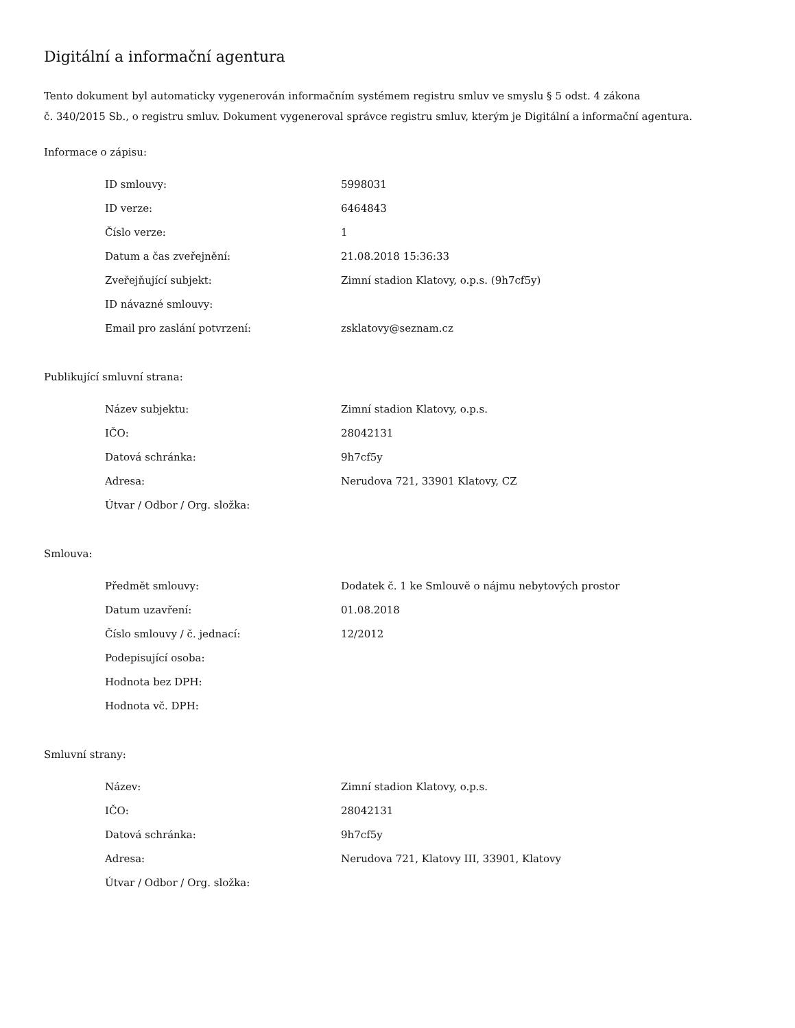Digitální a informační agentura
Tento dokument byl automaticky vygenerován informačním systémem registru smluv ve smyslu § 5 odst. 4 zákona
č. 340/2015 Sb., o registru smluv. Dokument vygeneroval správce registru smluv, kterým je Digitální a informační agentura.
Informace o zápisu:
| ID smlouvy: | 5998031 |
| ID verze: | 6464843 |
| Číslo verze: | 1 |
| Datum a čas zveřejnění: | 21.08.2018 15:36:33 |
| Zveřejňující subjekt: | Zimní stadion Klatovy, o.p.s. (9h7cf5y) |
| ID návazné smlouvy: | |
| Email pro zaslání potvrzení: | zsklatovy@seznam.cz |
Publikující smluvní strana:
| Název subjektu: | Zimní stadion Klatovy, o.p.s. |
| IČO: | 28042131 |
| Datová schránka: | 9h7cf5y |
| Adresa: | Nerudova 721, 33901 Klatovy, CZ |
| Útvar / Odbor / Org. složka: | |
Smlouva:
| Předmět smlouvy: | Dodatek č. 1 ke Smlouvě o nájmu nebytových prostor |
| Datum uzavření: | 01.08.2018 |
| Číslo smlouvy / č. jednací: | 12/2012 |
| Podepisující osoba: | |
| Hodnota bez DPH: | |
| Hodnota vč. DPH: | |
Smluvní strany:
| Název: | Zimní stadion Klatovy, o.p.s. |
| IČO: | 28042131 |
| Datová schránka: | 9h7cf5y |
| Adresa: | Nerudova 721, Klatovy III, 33901, Klatovy |
| Útvar / Odbor / Org. složka: | |